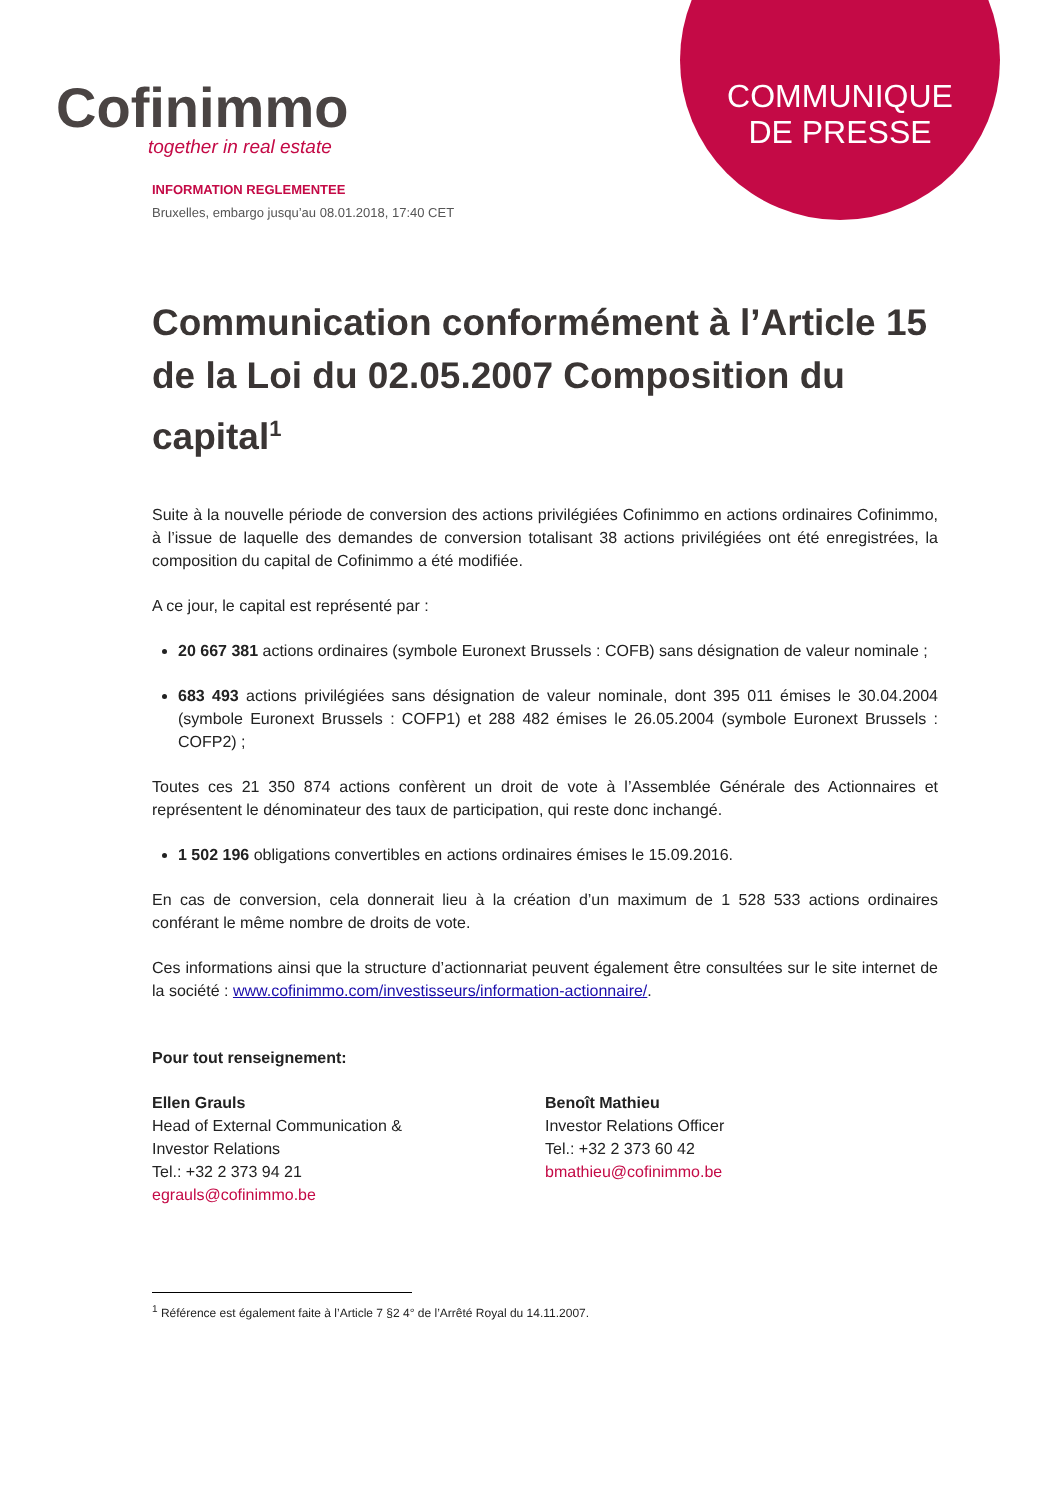COMMUNIQUE
DE PRESSE
Cofinimmo
together in real estate
INFORMATION REGLEMENTEE
Bruxelles, embargo jusqu’au 08.01.2018, 17:40 CET
Communication conformément à l’Article 15 de la Loi du 02.05.2007 Composition du capital<sup>1</sup>
Suite à la nouvelle période de conversion des actions privilégiées Cofinimmo en actions ordinaires Cofinimmo, à l’issue de laquelle des demandes de conversion totalisant 38 actions privilégiées ont été enregistrées, la composition du capital de Cofinimmo a été modifiée.
A ce jour, le capital est représenté par :
20 667 381 actions ordinaires (symbole Euronext Brussels : COFB) sans désignation de valeur nominale ;
683 493 actions privilégiées sans désignation de valeur nominale, dont 395 011 émises le 30.04.2004 (symbole Euronext Brussels : COFP1) et 288 482 émises le 26.05.2004 (symbole Euronext Brussels : COFP2) ;
Toutes ces 21 350 874 actions confèrent un droit de vote à l’Assemblée Générale des Actionnaires et représentent le dénominateur des taux de participation, qui reste donc inchangé.
1 502 196 obligations convertibles en actions ordinaires émises le 15.09.2016.
En cas de conversion, cela donnerait lieu à la création d’un maximum de 1 528 533 actions ordinaires conférant le même nombre de droits de vote.
Ces informations ainsi que la structure d’actionnariat peuvent également être consultées sur le site internet de la société : www.cofinimmo.com/investisseurs/information-actionnaire/.
Pour tout renseignement:
Ellen Grauls
Head of External Communication &
Investor Relations
Tel.: +32 2 373 94 21
egrauls@cofinimmo.be
Benoît Mathieu
Investor Relations Officer
Tel.: +32 2 373 60 42
bmathieu@cofinimmo.be
<sup>1</sup> Référence est également faite à l’Article 7 §2 4° de l’Arrêté Royal du 14.11.2007.